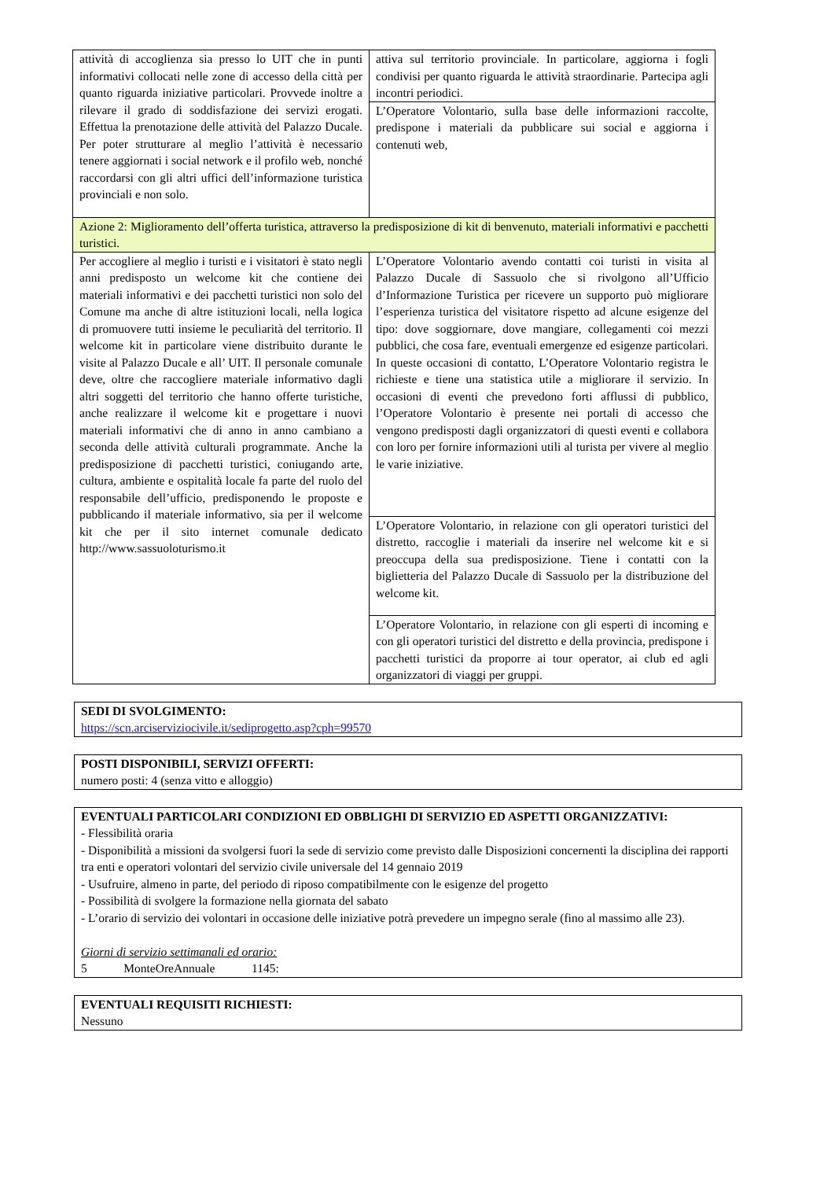| attività di accoglienza sia presso lo UIT che in punti informativi collocati nelle zone di accesso della città per quanto riguarda iniziative particolari. Provvede inoltre a rilevare il grado di soddisfazione dei servizi erogati. Effettua la prenotazione delle attività del Palazzo Ducale. Per poter strutturare al meglio l’attività è necessario tenere aggiornati i social network e il profilo web, nonché raccordarsi con gli altri uffici dell’informazione turistica provinciali e non solo. | attiva sul territorio provinciale. In particolare, aggiorna i fogli condivisi per quanto riguarda le attività straordinarie. Partecipa agli incontri periodici. |
| | L’Operatore Volontario, sulla base delle informazioni raccolte, predispone i materiali da pubblicare sui social e aggiorna i contenuti web, |
| Azione 2: Miglioramento dell’offerta turistica, attraverso la predisposizione di kit di benvenuto, materiali informativi e pacchetti turistici. | |
| Per accogliere al meglio i turisti e i visitatori è stato negli anni predisposto un welcome kit che contiene dei materiali informativi e dei pacchetti turistici non solo del Comune ma anche di altre istituzioni locali, nella logica di promuovere tutti insieme le peculiarità del territorio. Il welcome kit in particolare viene distribuito durante le visite al Palazzo Ducale e all’ UIT. Il personale comunale deve, oltre che raccogliere materiale informativo dagli altri soggetti del territorio che hanno offerte turistiche, anche realizzare il welcome kit e progettare i nuovi materiali informativi che di anno in anno cambiano a seconda delle attività culturali programmate. Anche la predisposizione di pacchetti turistici, coniugando arte, cultura, ambiente e ospitalità locale fa parte del ruolo del responsabile dell’ufficio, predisponendo le proposte e pubblicando il materiale informativo, sia per il welcome kit che per il sito internet comunale dedicato http://www.sassuoloturismo.it | L’Operatore Volontario avendo contatti coi turisti in visita al Palazzo Ducale di Sassuolo che si rivolgono all’Ufficio d’Informazione Turistica per ricevere un supporto può migliorare l’esperienza turistica del visitatore rispetto ad alcune esigenze del tipo: dove soggiornare, dove mangiare, collegamenti coi mezzi pubblici, che cosa fare, eventuali emergenze ed esigenze particolari. In queste occasioni di contatto, L’Operatore Volontario registra le richieste e tiene una statistica utile a migliorare il servizio. In occasioni di eventi che prevedono forti afflussi di pubblico, l’Operatore Volontario è presente nei portali di accesso che vengono predisposti dagli organizzatori di questi eventi e collabora con loro per fornire informazioni utili al turista per vivere al meglio le varie iniziative. |
| | L’Operatore Volontario, in relazione con gli operatori turistici del distretto, raccoglie i materiali da inserire nel welcome kit e si preoccupa della sua predisposizione. Tiene i contatti con la biglietteria del Palazzo Ducale di Sassuolo per la distribuzione del welcome kit. |
| | L’Operatore Volontario, in relazione con gli esperti di incoming e con gli operatori turistici del distretto e della provincia, predispone i pacchetti turistici da proporre ai tour operator, ai club ed agli organizzatori di viaggi per gruppi. |
SEDI DI SVOLGIMENTO:
https://scn.arciserviziocivile.it/sediprogetto.asp?cph=99570
POSTI DISPONIBILI, SERVIZI OFFERTI:
numero posti: 4 (senza vitto e alloggio)
EVENTUALI PARTICOLARI CONDIZIONI ED OBBLIGHI DI SERVIZIO ED ASPETTI ORGANIZZATIVI:
- Flessibilità oraria
- Disponibilità a missioni da svolgersi fuori la sede di servizio come previsto dalle Disposizioni concernenti la disciplina dei rapporti tra enti e operatori volontari del servizio civile universale del 14 gennaio 2019
- Usufruire, almeno in parte, del periodo di riposo compatibilmente con le esigenze del progetto
- Possibilità di svolgere la formazione nella giornata del sabato
- L’orario di servizio dei volontari in occasione delle iniziative potrà prevedere un impegno serale (fino al massimo alle 23).
Giorni di servizio settimanali ed orario:
5 MonteOreAnnuale 1145:
EVENTUALI REQUISITI RICHIESTI:
Nessuno